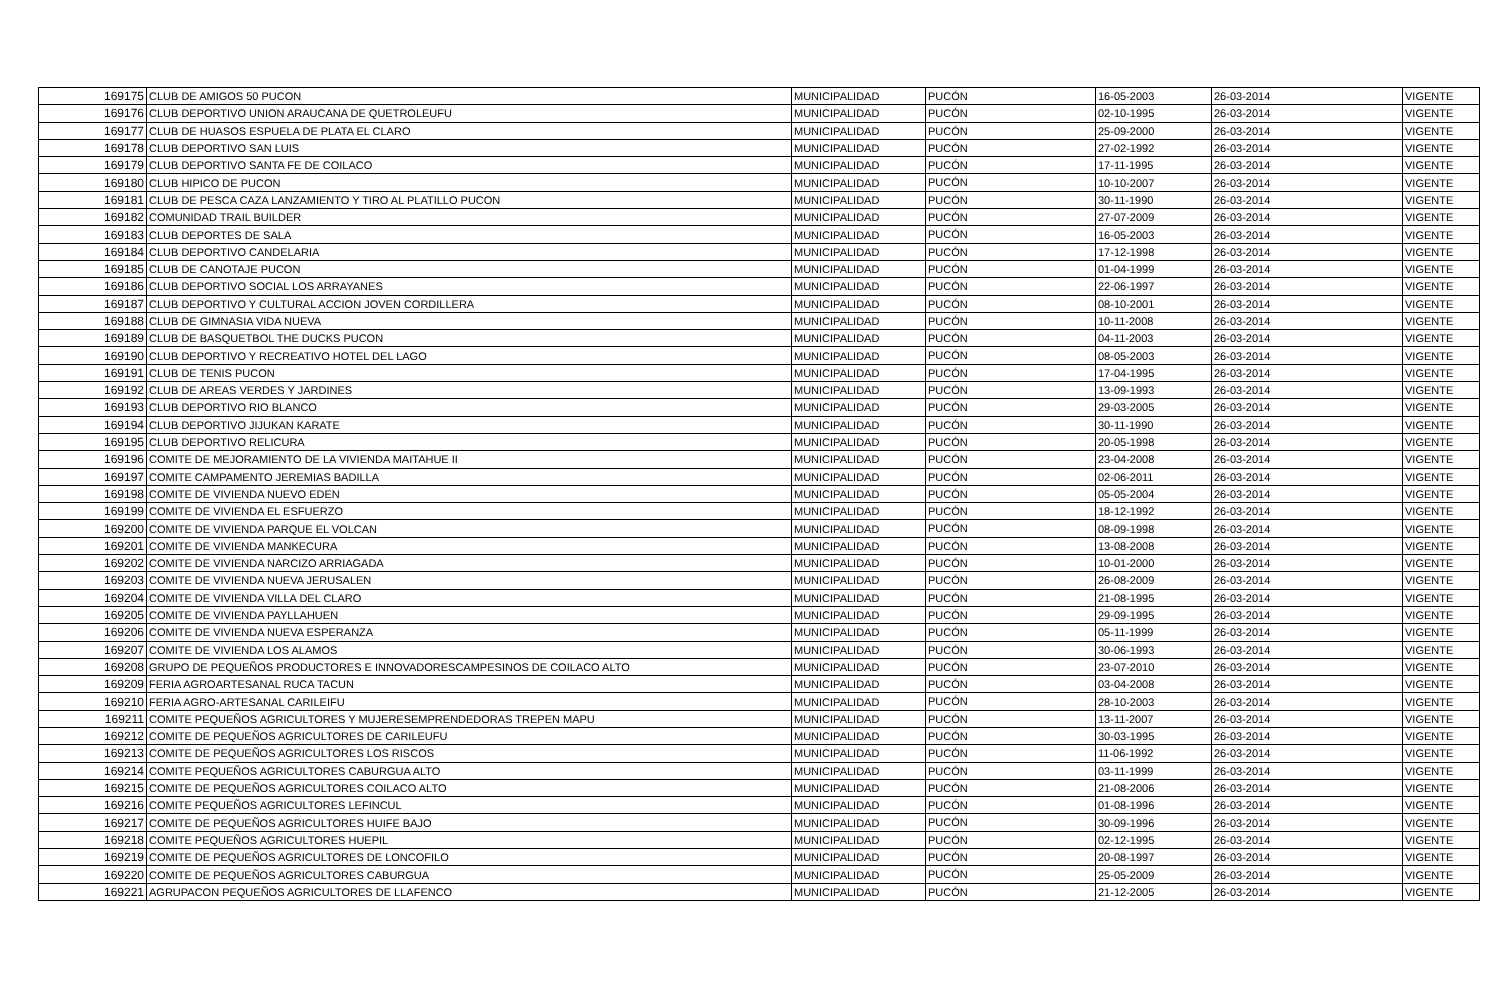| 169175 | CLUB DE AMIGOS 50 PUCON | MUNICIPALIDAD | PUCÓN | 16-05-2003 | 26-03-2014 | VIGENTE |
| 169176 | CLUB DEPORTIVO UNION ARAUCANA DE QUETROLEUFU | MUNICIPALIDAD | PUCÓN | 02-10-1995 | 26-03-2014 | VIGENTE |
| 169177 | CLUB DE HUASOS ESPUELA DE PLATA EL CLARO | MUNICIPALIDAD | PUCÓN | 25-09-2000 | 26-03-2014 | VIGENTE |
| 169178 | CLUB DEPORTIVO SAN LUIS | MUNICIPALIDAD | PUCÓN | 27-02-1992 | 26-03-2014 | VIGENTE |
| 169179 | CLUB DEPORTIVO SANTA FE DE COILACO | MUNICIPALIDAD | PUCÓN | 17-11-1995 | 26-03-2014 | VIGENTE |
| 169180 | CLUB HIPICO DE PUCON | MUNICIPALIDAD | PUCÓN | 10-10-2007 | 26-03-2014 | VIGENTE |
| 169181 | CLUB DE PESCA CAZA LANZAMIENTO Y TIRO AL PLATILLO PUCON | MUNICIPALIDAD | PUCÓN | 30-11-1990 | 26-03-2014 | VIGENTE |
| 169182 | COMUNIDAD TRAIL BUILDER | MUNICIPALIDAD | PUCÓN | 27-07-2009 | 26-03-2014 | VIGENTE |
| 169183 | CLUB DEPORTES DE SALA | MUNICIPALIDAD | PUCÓN | 16-05-2003 | 26-03-2014 | VIGENTE |
| 169184 | CLUB DEPORTIVO CANDELARIA | MUNICIPALIDAD | PUCÓN | 17-12-1998 | 26-03-2014 | VIGENTE |
| 169185 | CLUB DE CANOTAJE PUCON | MUNICIPALIDAD | PUCÓN | 01-04-1999 | 26-03-2014 | VIGENTE |
| 169186 | CLUB DEPORTIVO SOCIAL LOS ARRAYANES | MUNICIPALIDAD | PUCÓN | 22-06-1997 | 26-03-2014 | VIGENTE |
| 169187 | CLUB DEPORTIVO Y CULTURAL ACCION JOVEN CORDILLERA | MUNICIPALIDAD | PUCÓN | 08-10-2001 | 26-03-2014 | VIGENTE |
| 169188 | CLUB DE GIMNASIA VIDA NUEVA | MUNICIPALIDAD | PUCÓN | 10-11-2008 | 26-03-2014 | VIGENTE |
| 169189 | CLUB DE BASQUETBOL THE DUCKS PUCON | MUNICIPALIDAD | PUCÓN | 04-11-2003 | 26-03-2014 | VIGENTE |
| 169190 | CLUB DEPORTIVO Y RECREATIVO HOTEL DEL LAGO | MUNICIPALIDAD | PUCÓN | 08-05-2003 | 26-03-2014 | VIGENTE |
| 169191 | CLUB DE TENIS PUCON | MUNICIPALIDAD | PUCÓN | 17-04-1995 | 26-03-2014 | VIGENTE |
| 169192 | CLUB DE AREAS VERDES Y JARDINES | MUNICIPALIDAD | PUCÓN | 13-09-1993 | 26-03-2014 | VIGENTE |
| 169193 | CLUB DEPORTIVO RIO BLANCO | MUNICIPALIDAD | PUCÓN | 29-03-2005 | 26-03-2014 | VIGENTE |
| 169194 | CLUB DEPORTIVO JIJUKAN KARATE | MUNICIPALIDAD | PUCÓN | 30-11-1990 | 26-03-2014 | VIGENTE |
| 169195 | CLUB DEPORTIVO RELICURA | MUNICIPALIDAD | PUCÓN | 20-05-1998 | 26-03-2014 | VIGENTE |
| 169196 | COMITE DE MEJORAMIENTO DE LA VIVIENDA MAITAHUE II | MUNICIPALIDAD | PUCÓN | 23-04-2008 | 26-03-2014 | VIGENTE |
| 169197 | COMITE CAMPAMENTO JEREMIAS BADILLA | MUNICIPALIDAD | PUCÓN | 02-06-2011 | 26-03-2014 | VIGENTE |
| 169198 | COMITE DE VIVIENDA NUEVO EDEN | MUNICIPALIDAD | PUCÓN | 05-05-2004 | 26-03-2014 | VIGENTE |
| 169199 | COMITE DE VIVIENDA EL ESFUERZO | MUNICIPALIDAD | PUCÓN | 18-12-1992 | 26-03-2014 | VIGENTE |
| 169200 | COMITE DE VIVIENDA PARQUE EL VOLCAN | MUNICIPALIDAD | PUCÓN | 08-09-1998 | 26-03-2014 | VIGENTE |
| 169201 | COMITE DE VIVIENDA MANKECURA | MUNICIPALIDAD | PUCÓN | 13-08-2008 | 26-03-2014 | VIGENTE |
| 169202 | COMITE DE VIVIENDA NARCIZO ARRIAGADA | MUNICIPALIDAD | PUCÓN | 10-01-2000 | 26-03-2014 | VIGENTE |
| 169203 | COMITE DE VIVIENDA NUEVA JERUSALEN | MUNICIPALIDAD | PUCÓN | 26-08-2009 | 26-03-2014 | VIGENTE |
| 169204 | COMITE DE VIVIENDA VILLA DEL CLARO | MUNICIPALIDAD | PUCÓN | 21-08-1995 | 26-03-2014 | VIGENTE |
| 169205 | COMITE DE VIVIENDA PAYLLAHUEN | MUNICIPALIDAD | PUCÓN | 29-09-1995 | 26-03-2014 | VIGENTE |
| 169206 | COMITE DE VIVIENDA NUEVA ESPERANZA | MUNICIPALIDAD | PUCÓN | 05-11-1999 | 26-03-2014 | VIGENTE |
| 169207 | COMITE DE VIVIENDA LOS ALAMOS | MUNICIPALIDAD | PUCÓN | 30-06-1993 | 26-03-2014 | VIGENTE |
| 169208 | GRUPO DE PEQUEÑOS PRODUCTORES E INNOVADORESCAMPESINOS DE COILACO ALTO | MUNICIPALIDAD | PUCÓN | 23-07-2010 | 26-03-2014 | VIGENTE |
| 169209 | FERIA AGROARTESANAL RUCA TACUN | MUNICIPALIDAD | PUCÓN | 03-04-2008 | 26-03-2014 | VIGENTE |
| 169210 | FERIA AGRO-ARTESANAL CARILEIFU | MUNICIPALIDAD | PUCÓN | 28-10-2003 | 26-03-2014 | VIGENTE |
| 169211 | COMITE PEQUEÑOS AGRICULTORES Y MUJERESEMPRENDEDORAS TREPEN MAPU | MUNICIPALIDAD | PUCÓN | 13-11-2007 | 26-03-2014 | VIGENTE |
| 169212 | COMITE DE PEQUEÑOS AGRICULTORES DE CARILEUFU | MUNICIPALIDAD | PUCÓN | 30-03-1995 | 26-03-2014 | VIGENTE |
| 169213 | COMITE DE PEQUEÑOS AGRICULTORES LOS RISCOS | MUNICIPALIDAD | PUCÓN | 11-06-1992 | 26-03-2014 | VIGENTE |
| 169214 | COMITE PEQUEÑOS AGRICULTORES CABURGUA ALTO | MUNICIPALIDAD | PUCÓN | 03-11-1999 | 26-03-2014 | VIGENTE |
| 169215 | COMITE DE PEQUEÑOS AGRICULTORES COILACO ALTO | MUNICIPALIDAD | PUCÓN | 21-08-2006 | 26-03-2014 | VIGENTE |
| 169216 | COMITE PEQUEÑOS AGRICULTORES LEFINCUL | MUNICIPALIDAD | PUCÓN | 01-08-1996 | 26-03-2014 | VIGENTE |
| 169217 | COMITE DE PEQUEÑOS AGRICULTORES HUIFE BAJO | MUNICIPALIDAD | PUCÓN | 30-09-1996 | 26-03-2014 | VIGENTE |
| 169218 | COMITE PEQUEÑOS AGRICULTORES HUEPIL | MUNICIPALIDAD | PUCÓN | 02-12-1995 | 26-03-2014 | VIGENTE |
| 169219 | COMITE DE PEQUEÑOS AGRICULTORES DE LONCOFILO | MUNICIPALIDAD | PUCÓN | 20-08-1997 | 26-03-2014 | VIGENTE |
| 169220 | COMITE DE PEQUEÑOS AGRICULTORES CABURGUA | MUNICIPALIDAD | PUCÓN | 25-05-2009 | 26-03-2014 | VIGENTE |
| 169221 | AGRUPACON PEQUEÑOS AGRICULTORES DE LLAFENCO | MUNICIPALIDAD | PUCÓN | 21-12-2005 | 26-03-2014 | VIGENTE |